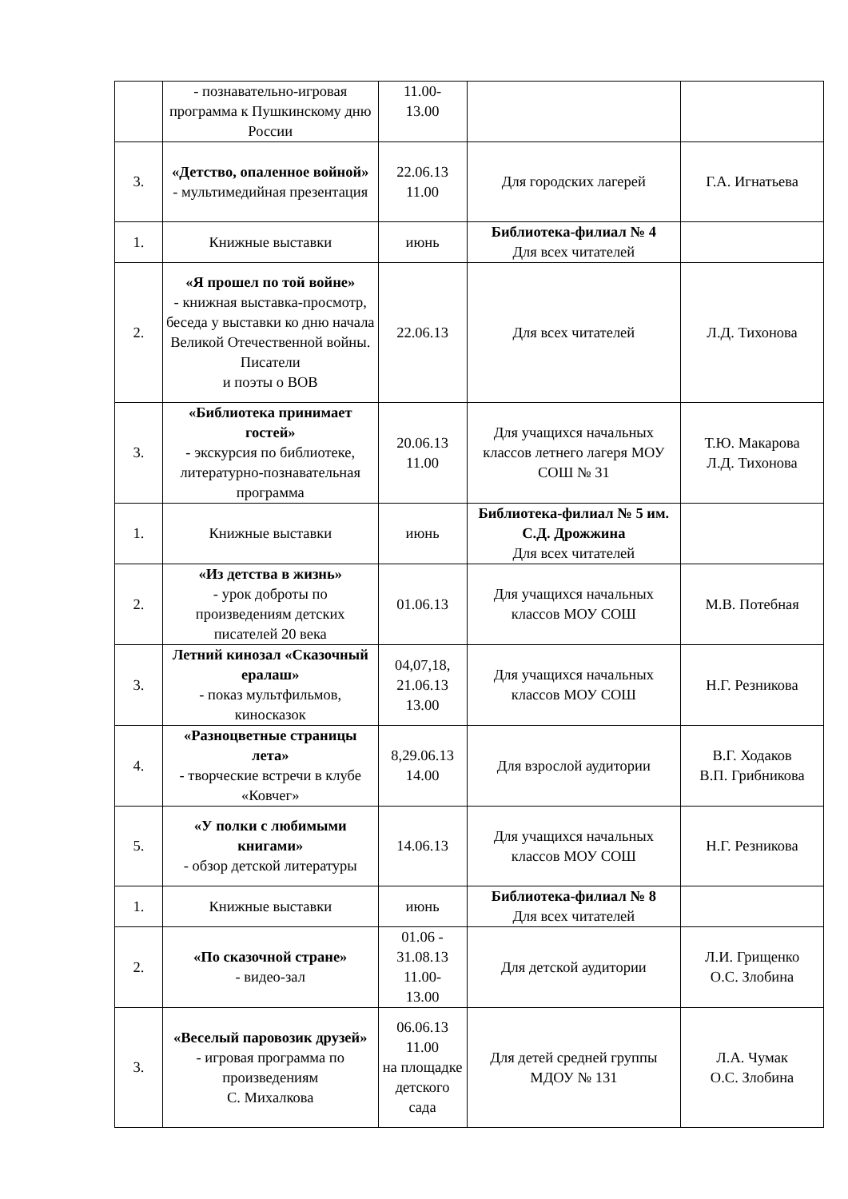| | - познавательно-игровая программа к Пушкинскому дню России | 11.00- 13.00 | | |
| 3. | «Детство, опаленное войной» - мультимедийная презентация | 22.06.13 11.00 | Для городских лагерей | Г.А. Игнатьева |
| 1. | Книжные выставки | июнь | Библиотека-филиал № 4 Для всех читателей | |
| 2. | «Я прошел по той войне» - книжная выставка-просмотр, беседа у выставки ко дню начала Великой Отечественной войны. Писатели и поэты о ВОВ | 22.06.13 | Для всех читателей | Л.Д. Тихонова |
| 3. | «Библиотека принимает гостей» - экскурсия по библиотеке, литературно-познавательная программа | 20.06.13 11.00 | Для учащихся начальных классов летнего лагеря МОУ СОШ № 31 | Т.Ю. Макарова Л.Д. Тихонова |
| 1. | Книжные выставки | июнь | Библиотека-филиал № 5 им. С.Д. Дрожжина Для всех читателей | |
| 2. | «Из детства в жизнь» - урок доброты по произведениям детских писателей 20 века | 01.06.13 | Для учащихся начальных классов МОУ СОШ | М.В. Потебная |
| 3. | Летний кинозал «Сказочный ералаш» - показ мультфильмов, киносказок | 04,07,18, 21.06.13 13.00 | Для учащихся начальных классов МОУ СОШ | Н.Г. Резникова |
| 4. | «Разноцветные страницы лета» - творческие встречи в клубе «Ковчег» | 8,29.06.13 14.00 | Для взрослой аудитории | В.Г. Ходаков В.П. Грибникова |
| 5. | «У полки с любимыми книгами» - обзор детской литературы | 14.06.13 | Для учащихся начальных классов МОУ СОШ | Н.Г. Резникова |
| 1. | Книжные выставки | июнь | Библиотека-филиал № 8 Для всех читателей | |
| 2. | «По сказочной стране» - видео-зал | 01.06 - 31.08.13 11.00- 13.00 | Для детской аудитории | Л.И. Грищенко О.С. Злобина |
| 3. | «Веселый паровозик друзей» - игровая программа по произведениям С. Михалкова | 06.06.13 11.00 на площадке детского сада | Для детей средней группы МДОУ № 131 | Л.А. Чумак О.С. Злобина |